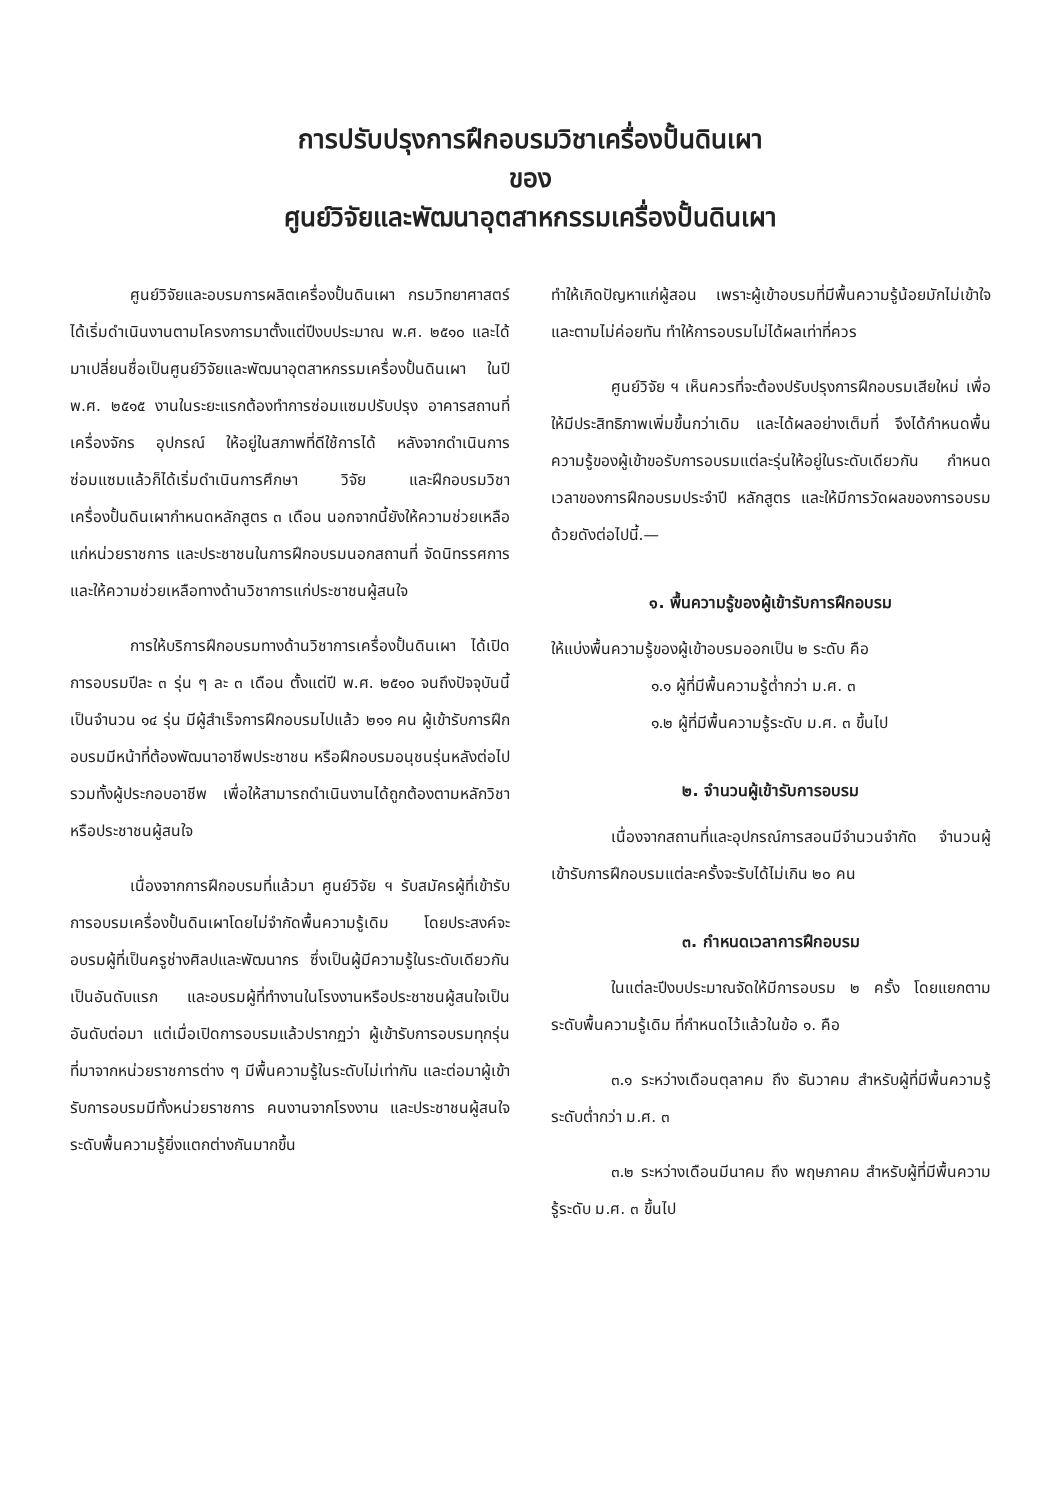การปรับปรุงการฝึกอบรมวิชาเครื่องปั้นดินเผา
ของ
ศูนย์วิจัยและพัฒนาอุตสาหกรรมเครื่องปั้นดินเผา
ศูนย์วิจัยและอบรมการผลิตเครื่องปั้นดินเผา กรมวิทยาศาสตร์ ได้เริ่มดำเนินงานตามโครงการมาตั้งแต่ปีงบประมาณ พ.ศ. ๒๕๑๐ และได้มาเปลี่ยนชื่อเป็นศูนย์วิจัยและพัฒนาอุตสาหกรรมเครื่องปั้นดินเผา ในปี พ.ศ. ๒๕๑๕ งานในระยะแรกต้องทำการซ่อมแซมปรับปรุง อาคารสถานที่ เครื่องจักร อุปกรณ์ ให้อยู่ในสภาพที่ดีใช้การได้ หลังจากดำเนินการซ่อมแซมแล้วก็ได้เริ่มดำเนินการศึกษา วิจัย และฝึกอบรมวิชาเครื่องปั้นดินเผากำหนดหลักสูตร ๓ เดือน นอกจากนี้ยังให้ความช่วยเหลือแก่หน่วยราชการ และประชาชนในการฝึกอบรมนอกสถานที่ จัดนิทรรศการและให้ความช่วยเหลือทางด้านวิชาการแก่ประชาชนผู้สนใจ
การให้บริการฝึกอบรมทางด้านวิชาการเครื่องปั้นดินเผา ได้เปิดการอบรมปีละ ๓ รุ่น ๆ ละ ๓ เดือน ตั้งแต่ปี พ.ศ. ๒๕๑๐ จนถึงปัจจุบันนี้เป็นจำนวน ๑๔ รุ่น มีผู้สำเร็จการฝึกอบรมไปแล้ว ๒๑๑ คน ผู้เข้ารับการฝึกอบรมมีหน้าที่ต้องพัฒนาอาชีพประชาชน หรือฝึกอบรมอนุชนรุ่นหลังต่อไป รวมทั้งผู้ประกอบอาชีพ เพื่อให้สามารถดำเนินงานได้ถูกต้องตามหลักวิชา หรือประชาชนผู้สนใจ
เนื่องจากการฝึกอบรมที่แล้วมา ศูนย์วิจัย ฯ รับสมัครผู้ที่เข้ารับการอบรมเครื่องปั้นดินเผาโดยไม่จำกัดพื้นความรู้เดิม โดยประสงค์จะอบรมผู้ที่เป็นครูช่างศิลปและพัฒนากร ซึ่งเป็นผู้มีความรู้ในระดับเดียวกันเป็นอันดับแรก และอบรมผู้ที่ทำงานในโรงงานหรือประชาชนผู้สนใจเป็นอันดับต่อมา แต่เมื่อเปิดการอบรมแล้วปรากฏว่า ผู้เข้ารับการอบรมทุกรุ่นที่มาจากหน่วยราชการต่าง ๆ มีพื้นความรู้ในระดับไม่เท่ากัน และต่อมาผู้เข้ารับการอบรมมีทั้งหน่วยราชการ คนงานจากโรงงาน และประชาชนผู้สนใจ ระดับพื้นความรู้ยิ่งแตกต่างกันมากขึ้น
ทำให้เกิดปัญหาแก่ผู้สอน เพราะผู้เข้าอบรมที่มีพื้นความรู้น้อยมักไม่เข้าใจและตามไม่ค่อยทัน ทำให้การอบรมไม่ได้ผลเท่าที่ควร
ศูนย์วิจัย ฯ เห็นควรที่จะต้องปรับปรุงการฝึกอบรมเสียใหม่ เพื่อให้มีประสิทธิภาพเพิ่มขึ้นกว่าเดิม และได้ผลอย่างเต็มที่ จึงได้กำหนดพื้นความรู้ของผู้เข้าขอรับการอบรมแต่ละรุ่นให้อยู่ในระดับเดียวกัน กำหนดเวลาของการฝึกอบรมประจำปี หลักสูตร และให้มีการวัดผลของการอบรมด้วยดังต่อไปนี้.—
๑. พื้นความรู้ของผู้เข้ารับการฝึกอบรม
ให้แบ่งพื้นความรู้ของผู้เข้าอบรมออกเป็น ๒ ระดับ คือ
๑.๑ ผู้ที่มีพื้นความรู้ต่ำกว่า ม.ศ. ๓
๑.๒ ผู้ที่มีพื้นความรู้ระดับ ม.ศ. ๓ ขึ้นไป
๒. จำนวนผู้เข้ารับการอบรม
เนื่องจากสถานที่และอุปกรณ์การสอนมีจำนวนจำกัด จำนวนผู้เข้ารับการฝึกอบรมแต่ละครั้งจะรับได้ไม่เกิน ๒๐ คน
๓. กำหนดเวลาการฝึกอบรม
ในแต่ละปีงบประมาณจัดให้มีการอบรม ๒ ครั้ง โดยแยกตามระดับพื้นความรู้เดิม ที่กำหนดไว้แล้วในข้อ ๑. คือ
๓.๑ ระหว่างเดือนตุลาคม ถึง ธันวาคม สำหรับผู้ที่มีพื้นความรู้ระดับต่ำกว่า ม.ศ. ๓
๓.๒ ระหว่างเดือนมีนาคม ถึง พฤษภาคม สำหรับผู้ที่มีพื้นความรู้ระดับ ม.ศ. ๓ ขึ้นไป